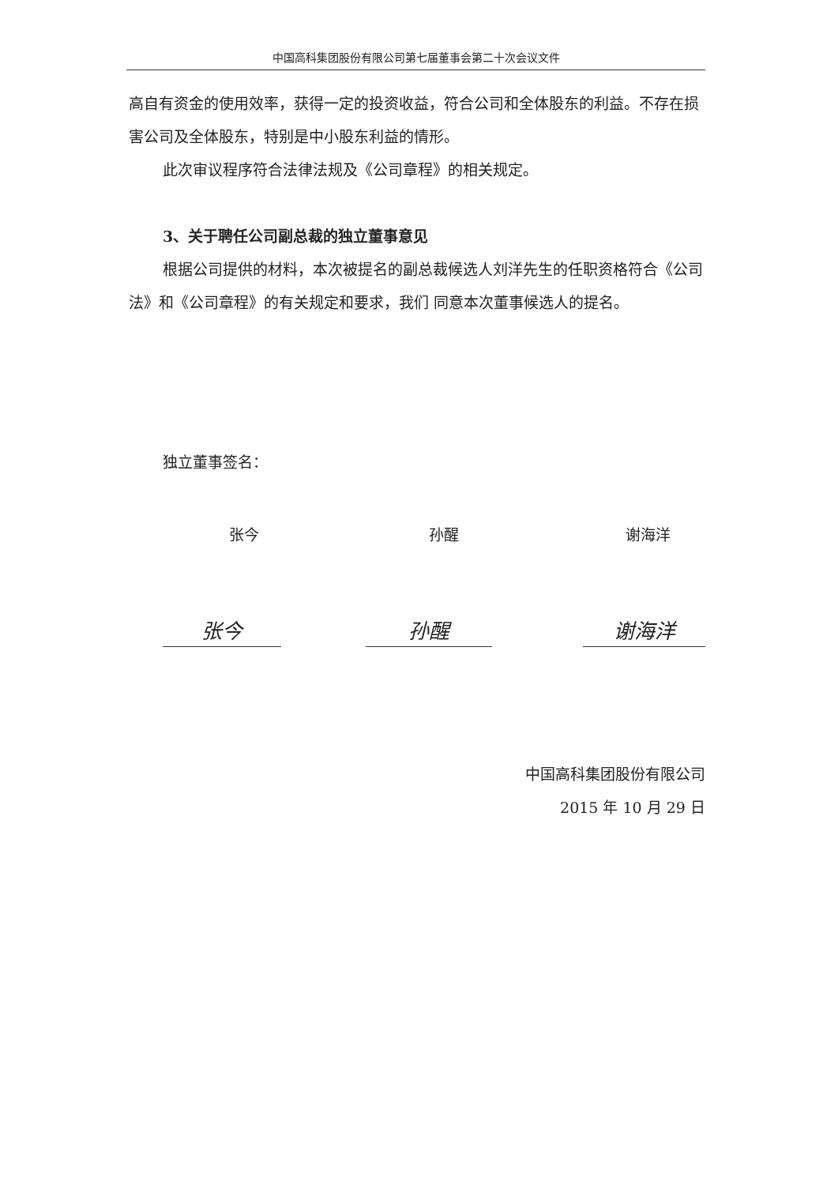中国高科集团股份有限公司第七届董事会第二十次会议文件
高自有资金的使用效率，获得一定的投资收益，符合公司和全体股东的利益。不存在损害公司及全体股东，特别是中小股东利益的情形。
此次审议程序符合法律法规及《公司章程》的相关规定。
3、关于聘任公司副总裁的独立董事意见
根据公司提供的材料，本次被提名的副总裁候选人刘洋先生的任职资格符合《公司法》和《公司章程》的有关规定和要求，我们 同意本次董事候选人的提名。
独立董事签名：
张今 孙醒 谢海洋
张今 孙醒 谢海洋
中国高科集团股份有限公司
2015 年 10 月 29 日